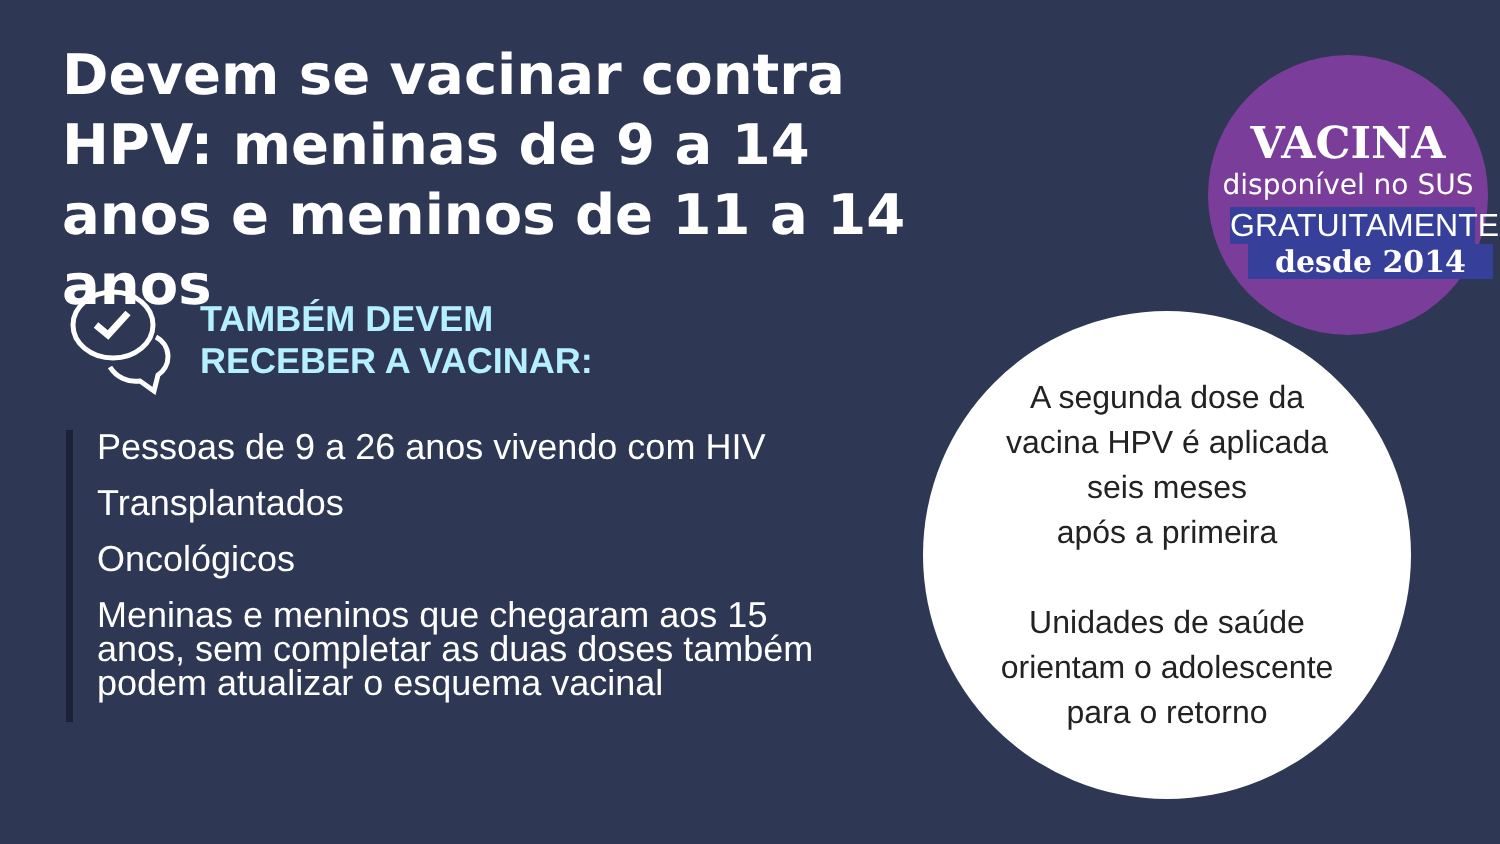Devem se vacinar contra HPV: meninas de 9 a 14 anos e meninos de 11 a 14 anos
VACINA
disponível no SUS
GRATUITAMENTE
desde 2014
TAMBÉM DEVEM
RECEBER A VACINAR:
Pessoas de 9 a 26 anos vivendo com HIV
Transplantados
Oncológicos
Meninas e meninos que chegaram aos 15 anos, sem completar as duas doses também podem atualizar o esquema vacinal
A segunda dose da
vacina HPV é aplicada
seis meses
após a primeira
Unidades de saúde
orientam o adolescente
para o retorno